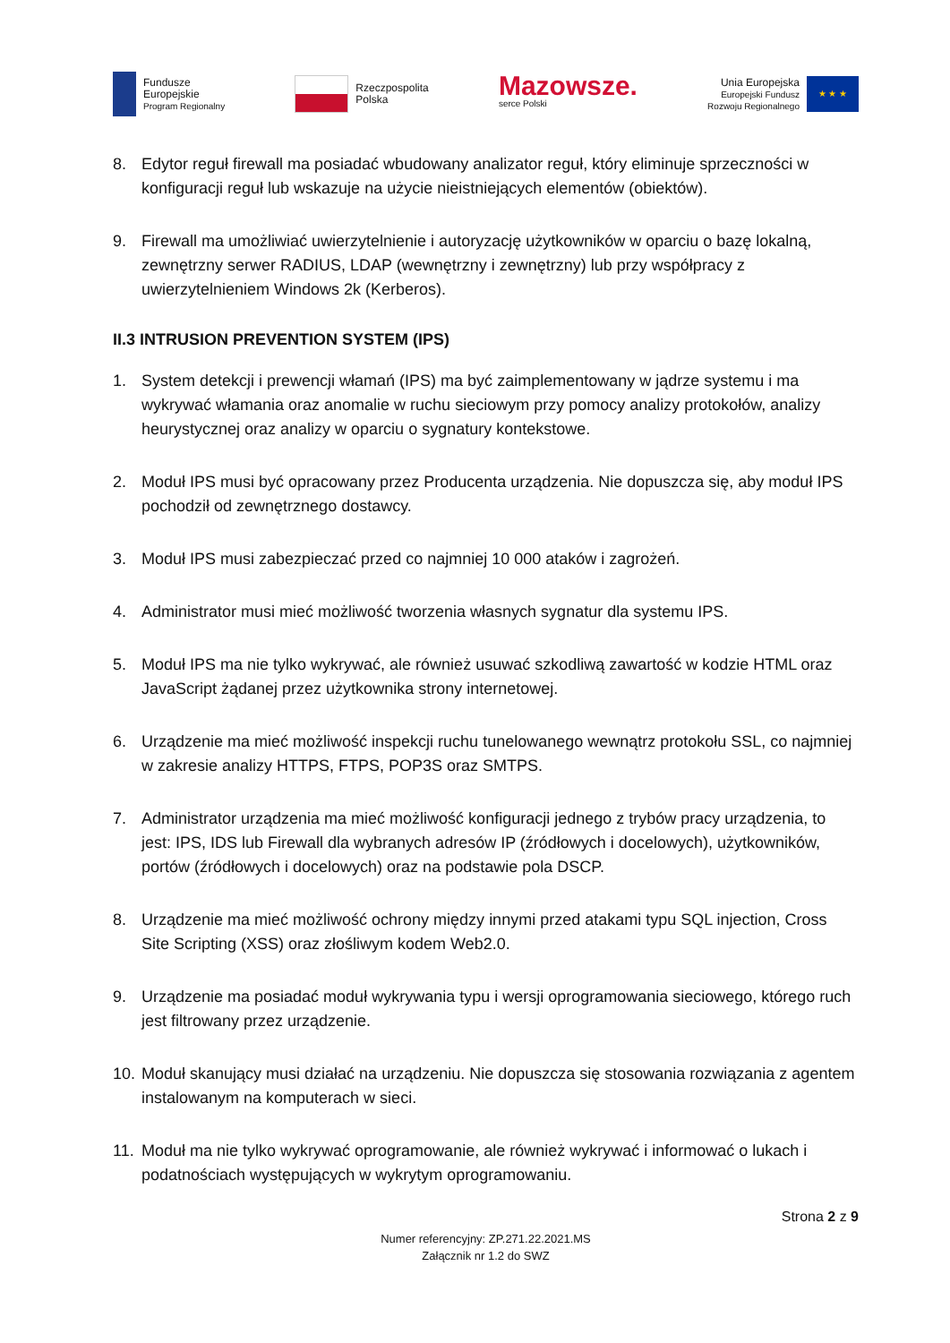Fundusze
Europejskie
Program Regionalny
Rzeczpospolita
Polska
Mazowsze.
serce Polski
Unia Europejska
Europejski Fundusz
Rozwoju Regionalnego
★ ★ ★
8. Edytor reguł firewall ma posiadać wbudowany analizator reguł, który eliminuje sprzeczności w konfiguracji reguł lub wskazuje na użycie nieistniejących elementów (obiektów).
9. Firewall ma umożliwiać uwierzytelnienie i autoryzację użytkowników w oparciu o bazę lokalną, zewnętrzny serwer RADIUS, LDAP (wewnętrzny i zewnętrzny) lub przy współpracy z uwierzytelnieniem Windows 2k (Kerberos).
II.3 INTRUSION PREVENTION SYSTEM (IPS)
1. System detekcji i prewencji włamań (IPS) ma być zaimplementowany w jądrze systemu i ma wykrywać włamania oraz anomalie w ruchu sieciowym przy pomocy analizy protokołów, analizy heurystycznej oraz analizy w oparciu o sygnatury kontekstowe.
2. Moduł IPS musi być opracowany przez Producenta urządzenia. Nie dopuszcza się, aby moduł IPS pochodził od zewnętrznego dostawcy.
3. Moduł IPS musi zabezpieczać przed co najmniej 10 000 ataków i zagrożeń.
4. Administrator musi mieć możliwość tworzenia własnych sygnatur dla systemu IPS.
5. Moduł IPS ma nie tylko wykrywać, ale również usuwać szkodliwą zawartość w kodzie HTML oraz JavaScript żądanej przez użytkownika strony internetowej.
6. Urządzenie ma mieć możliwość inspekcji ruchu tunelowanego wewnątrz protokołu SSL, co najmniej w zakresie analizy HTTPS, FTPS, POP3S oraz SMTPS.
7. Administrator urządzenia ma mieć możliwość konfiguracji jednego z trybów pracy urządzenia, to jest: IPS, IDS lub Firewall dla wybranych adresów IP (źródłowych i docelowych), użytkowników, portów (źródłowych i docelowych) oraz na podstawie pola DSCP.
8. Urządzenie ma mieć możliwość ochrony między innymi przed atakami typu SQL injection, Cross Site Scripting (XSS) oraz złośliwym kodem Web2.0.
9. Urządzenie ma posiadać moduł wykrywania typu i wersji oprogramowania sieciowego, którego ruch jest filtrowany przez urządzenie.
10. Moduł skanujący musi działać na urządzeniu. Nie dopuszcza się stosowania rozwiązania z agentem instalowanym na komputerach w sieci.
11. Moduł ma nie tylko wykrywać oprogramowanie, ale również wykrywać i informować o lukach i podatnościach występujących w wykrytym oprogramowaniu.
Strona 2 z 9
Numer referencyjny: ZP.271.22.2021.MS
Załącznik nr 1.2 do SWZ